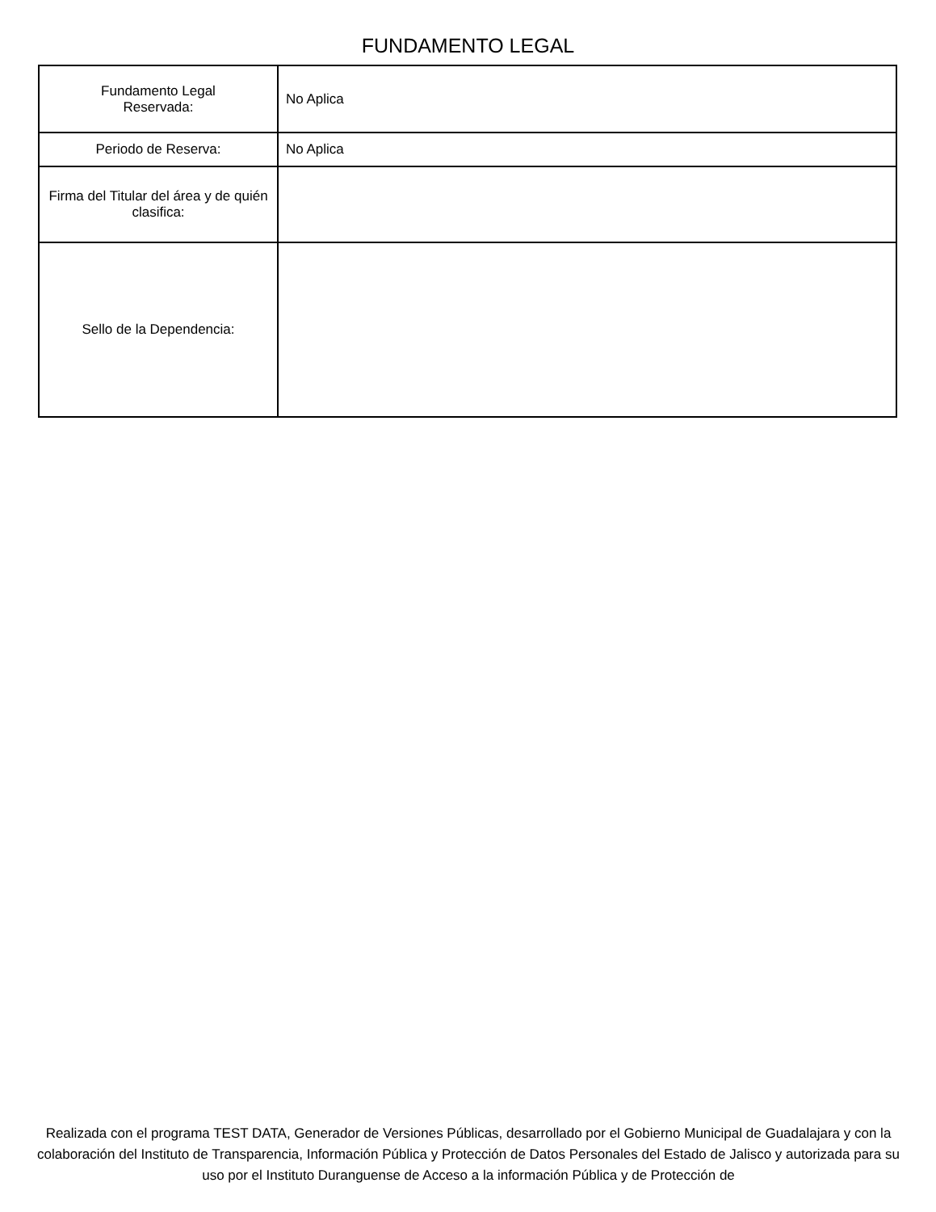FUNDAMENTO LEGAL
| Fundamento Legal Reservada: | No Aplica |
| Periodo de Reserva: | No Aplica |
| Firma del Titular del área y de quién clasifica: | |
| Sello de la Dependencia: | |
Realizada con el programa TEST DATA, Generador de Versiones Públicas, desarrollado por el Gobierno Municipal de Guadalajara y con la colaboración del Instituto de Transparencia, Información Pública y Protección de Datos Personales del Estado de Jalisco y autorizada para su uso por el Instituto Duranguense de Acceso a la información Pública y de Protección de